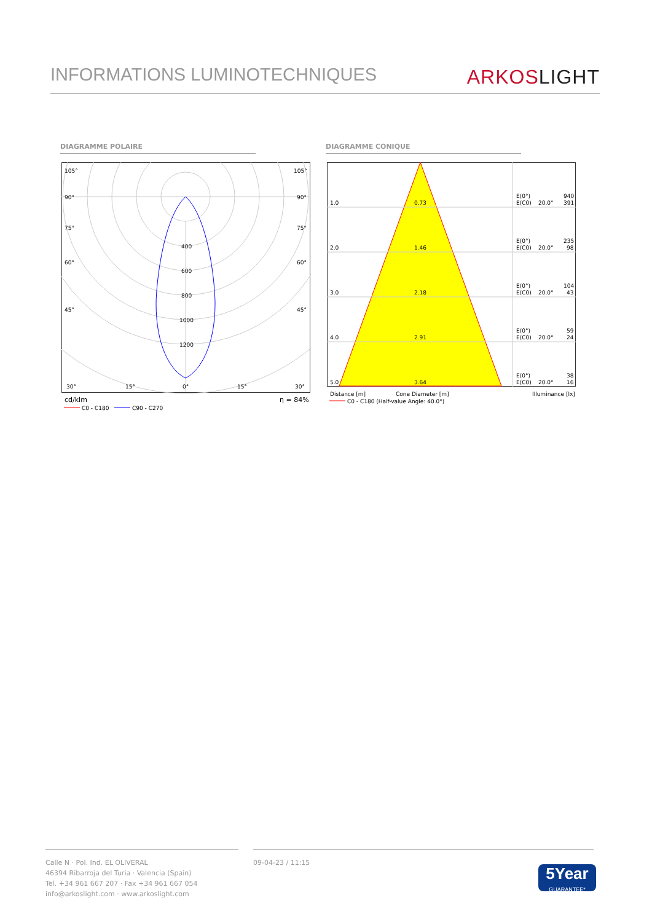INFORMATIONS LUMINOTECHNIQUES
ARKOS LIGHT
DIAGRAMME POLAIRE DIAGRAMME CONIQUE
400
600
800
1000
1200
105°
105°
90°
90°
75°
75°
60°
60°
45°
45°
30°
15°
0°
15°
30°
cd/klm
η = 84%
C0 - C180
C90 - C270
1.0
0.73
E(0°)
940
E(C0)
20.0°
391
2.0
1.46
E(0°)
235
E(C0)
20.0°
98
3.0
2.18
E(0°)
104
E(C0)
20.0°
43
4.0
2.91
E(0°)
59
E(C0)
20.0°
24
5.0
3.64
E(0°)
38
E(C0)
20.0°
16
Distance [m]
Cone Diameter [m]
Illuminance [lx]
C0 - C180 (Half-value Angle: 40.0°)
Calle N · Pol. Ind. EL OLIVERAL
46394 Ribarroja del Turia · Valencia (Spain)
Tel. +34 961 667 207 · Fax +34 961 667 054
info@arkoslight.com · www.arkoslight.com
09-04-23 / 11:15
5Year
GUARANTEE*